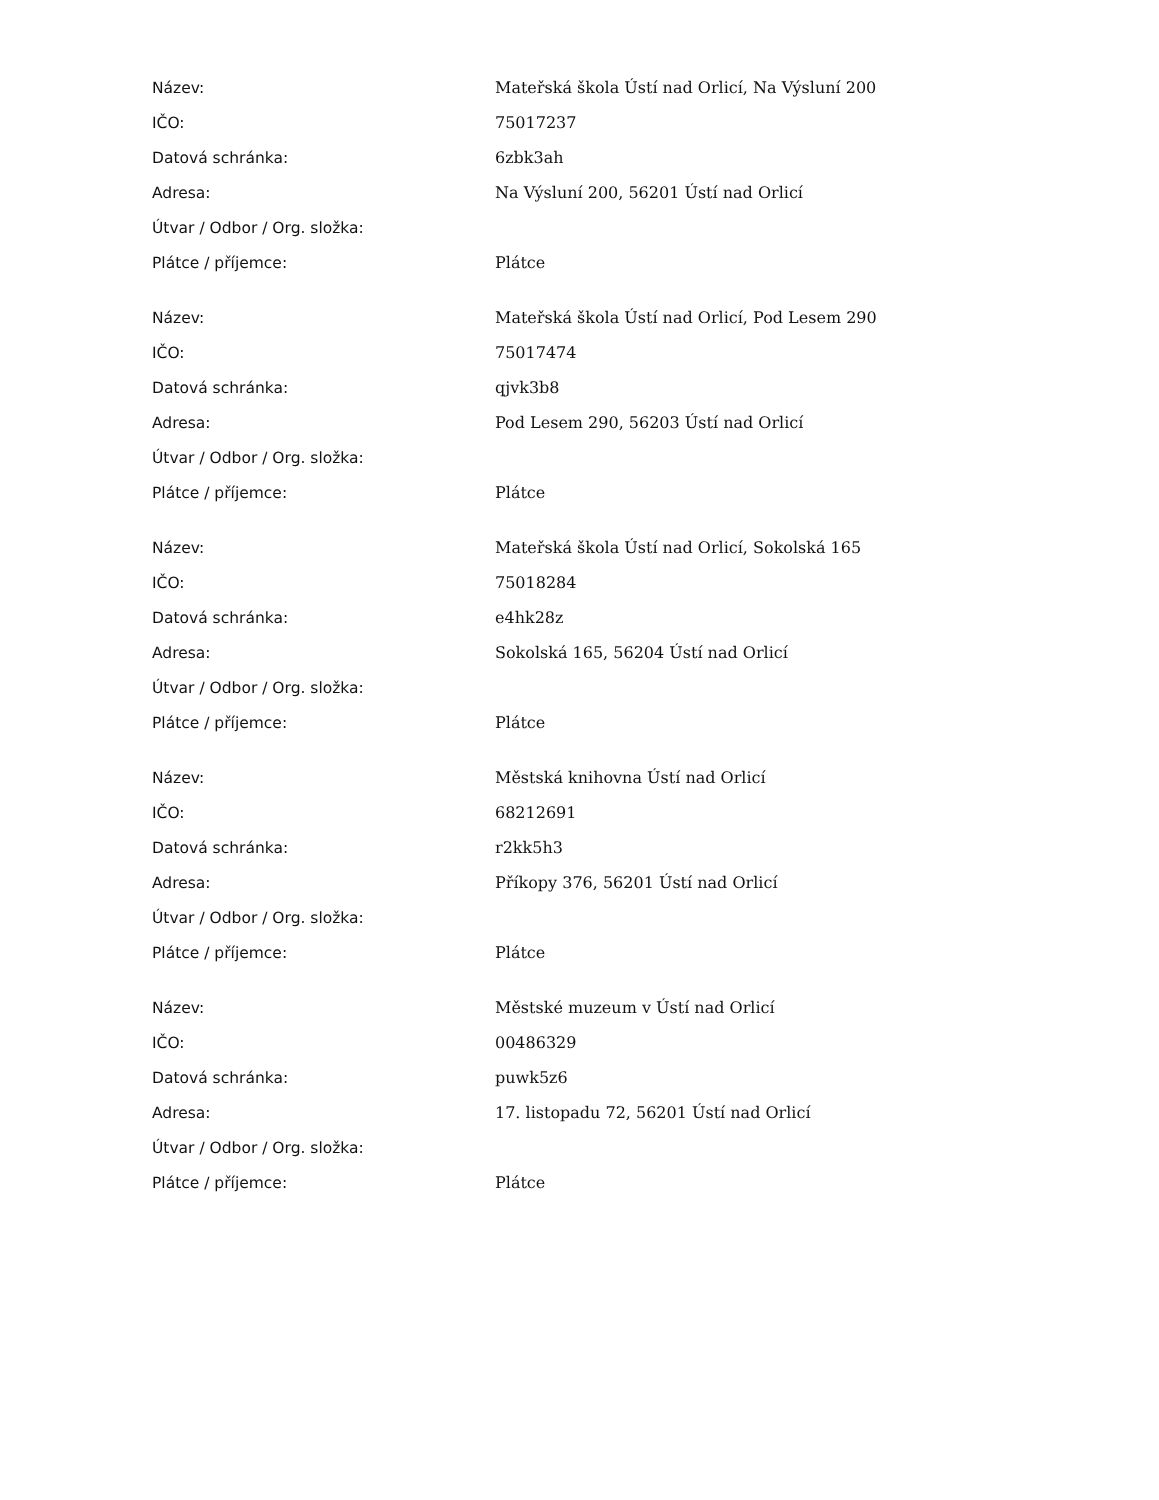| Název: | Mateřská škola Ústí nad Orlicí, Na Výsluní 200 |
| IČO: | 75017237 |
| Datová schránka: | 6zbk3ah |
| Adresa: | Na Výsluní 200, 56201 Ústí nad Orlicí |
| Útvar / Odbor / Org. složka: | |
| Plátce / příjemce: | Plátce |
| Název: | Mateřská škola Ústí nad Orlicí, Pod Lesem 290 |
| IČO: | 75017474 |
| Datová schránka: | qjvk3b8 |
| Adresa: | Pod Lesem 290, 56203 Ústí nad Orlicí |
| Útvar / Odbor / Org. složka: | |
| Plátce / příjemce: | Plátce |
| Název: | Mateřská škola Ústí nad Orlicí, Sokolská 165 |
| IČO: | 75018284 |
| Datová schránka: | e4hk28z |
| Adresa: | Sokolská 165, 56204 Ústí nad Orlicí |
| Útvar / Odbor / Org. složka: | |
| Plátce / příjemce: | Plátce |
| Název: | Městská knihovna Ústí nad Orlicí |
| IČO: | 68212691 |
| Datová schránka: | r2kk5h3 |
| Adresa: | Příkopy 376, 56201 Ústí nad Orlicí |
| Útvar / Odbor / Org. složka: | |
| Plátce / příjemce: | Plátce |
| Název: | Městské muzeum v Ústí nad Orlicí |
| IČO: | 00486329 |
| Datová schránka: | puwk5z6 |
| Adresa: | 17. listopadu 72, 56201 Ústí nad Orlicí |
| Útvar / Odbor / Org. složka: | |
| Plátce / příjemce: | Plátce |